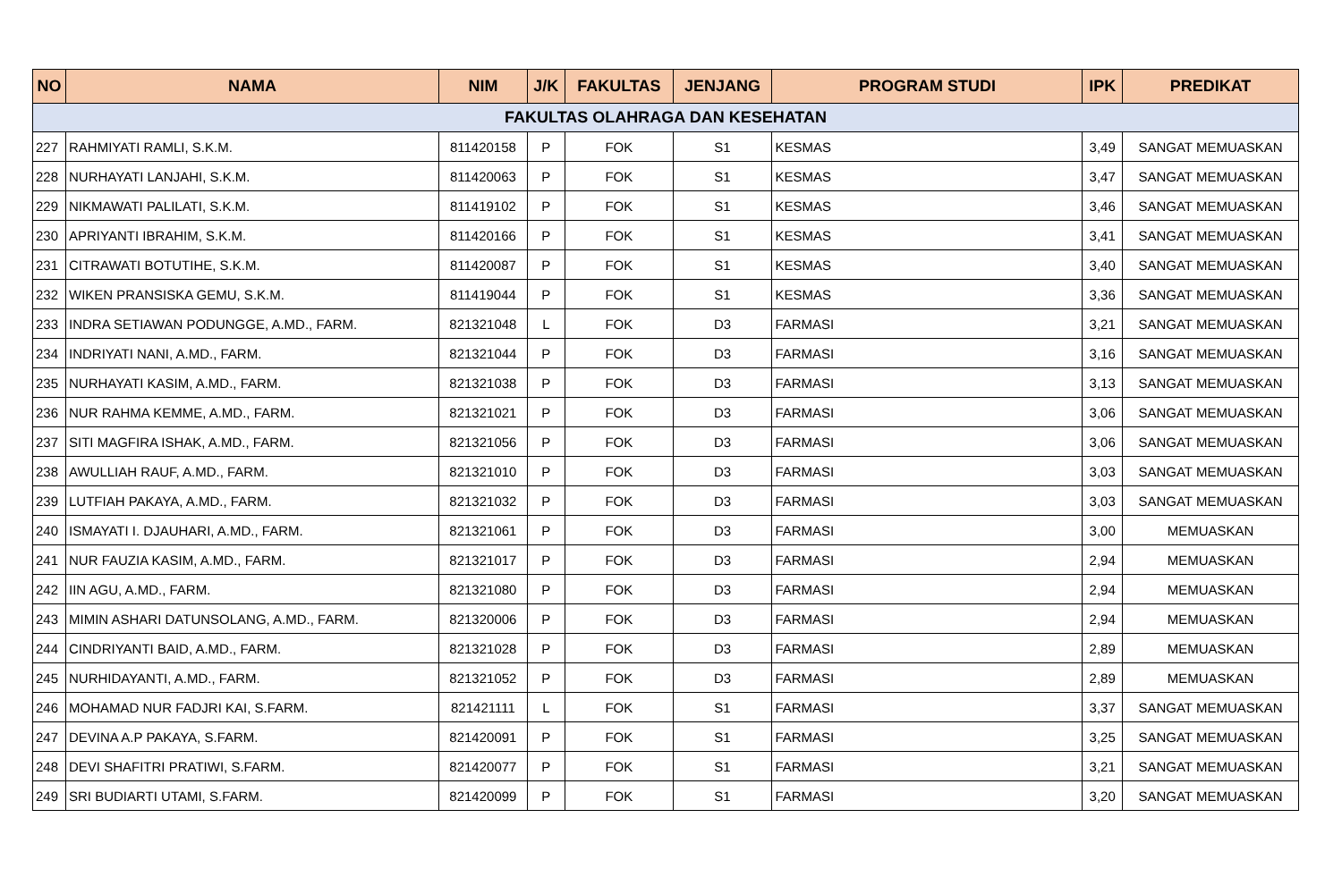| NO | NAMA | NIM | J/K | FAKULTAS | JENJANG | PROGRAM STUDI | IPK | PREDIKAT |
| --- | --- | --- | --- | --- | --- | --- | --- | --- |
| FAKULTAS OLAHRAGA DAN KESEHATAN | | | | | | | | |
| 227 | RAHMIYATI RAMLI, S.K.M. | 811420158 | P | FOK | S1 | KESMAS | 3,49 | SANGAT MEMUASKAN |
| 228 | NURHAYATI LANJAHI, S.K.M. | 811420063 | P | FOK | S1 | KESMAS | 3,47 | SANGAT MEMUASKAN |
| 229 | NIKMAWATI PALILATI, S.K.M. | 811419102 | P | FOK | S1 | KESMAS | 3,46 | SANGAT MEMUASKAN |
| 230 | APRIYANTI IBRAHIM, S.K.M. | 811420166 | P | FOK | S1 | KESMAS | 3,41 | SANGAT MEMUASKAN |
| 231 | CITRAWATI BOTUTIHE, S.K.M. | 811420087 | P | FOK | S1 | KESMAS | 3,40 | SANGAT MEMUASKAN |
| 232 | WIKEN PRANSISKA GEMU, S.K.M. | 811419044 | P | FOK | S1 | KESMAS | 3,36 | SANGAT MEMUASKAN |
| 233 | INDRA SETIAWAN PODUNGGE, A.MD., FARM. | 821321048 | L | FOK | D3 | FARMASI | 3,21 | SANGAT MEMUASKAN |
| 234 | INDRIYATI NANI, A.MD., FARM. | 821321044 | P | FOK | D3 | FARMASI | 3,16 | SANGAT MEMUASKAN |
| 235 | NURHAYATI KASIM, A.MD., FARM. | 821321038 | P | FOK | D3 | FARMASI | 3,13 | SANGAT MEMUASKAN |
| 236 | NUR RAHMA KEMME, A.MD., FARM. | 821321021 | P | FOK | D3 | FARMASI | 3,06 | SANGAT MEMUASKAN |
| 237 | SITI MAGFIRA ISHAK, A.MD., FARM. | 821321056 | P | FOK | D3 | FARMASI | 3,06 | SANGAT MEMUASKAN |
| 238 | AWULLIAH RAUF, A.MD., FARM. | 821321010 | P | FOK | D3 | FARMASI | 3,03 | SANGAT MEMUASKAN |
| 239 | LUTFIAH PAKAYA, A.MD., FARM. | 821321032 | P | FOK | D3 | FARMASI | 3,03 | SANGAT MEMUASKAN |
| 240 | ISMAYATI I. DJAUHARI, A.MD., FARM. | 821321061 | P | FOK | D3 | FARMASI | 3,00 | MEMUASKAN |
| 241 | NUR FAUZIA KASIM, A.MD., FARM. | 821321017 | P | FOK | D3 | FARMASI | 2,94 | MEMUASKAN |
| 242 | IIN AGU, A.MD., FARM. | 821321080 | P | FOK | D3 | FARMASI | 2,94 | MEMUASKAN |
| 243 | MIMIN ASHARI DATUNSOLANG, A.MD., FARM. | 821320006 | P | FOK | D3 | FARMASI | 2,94 | MEMUASKAN |
| 244 | CINDRIYANTI BAID, A.MD., FARM. | 821321028 | P | FOK | D3 | FARMASI | 2,89 | MEMUASKAN |
| 245 | NURHIDAYANTI, A.MD., FARM. | 821321052 | P | FOK | D3 | FARMASI | 2,89 | MEMUASKAN |
| 246 | MOHAMAD NUR FADJRI KAI, S.FARM. | 821421111 | L | FOK | S1 | FARMASI | 3,37 | SANGAT MEMUASKAN |
| 247 | DEVINA A.P PAKAYA, S.FARM. | 821420091 | P | FOK | S1 | FARMASI | 3,25 | SANGAT MEMUASKAN |
| 248 | DEVI SHAFITRI PRATIWI, S.FARM. | 821420077 | P | FOK | S1 | FARMASI | 3,21 | SANGAT MEMUASKAN |
| 249 | SRI BUDIARTI UTAMI, S.FARM. | 821420099 | P | FOK | S1 | FARMASI | 3,20 | SANGAT MEMUASKAN |